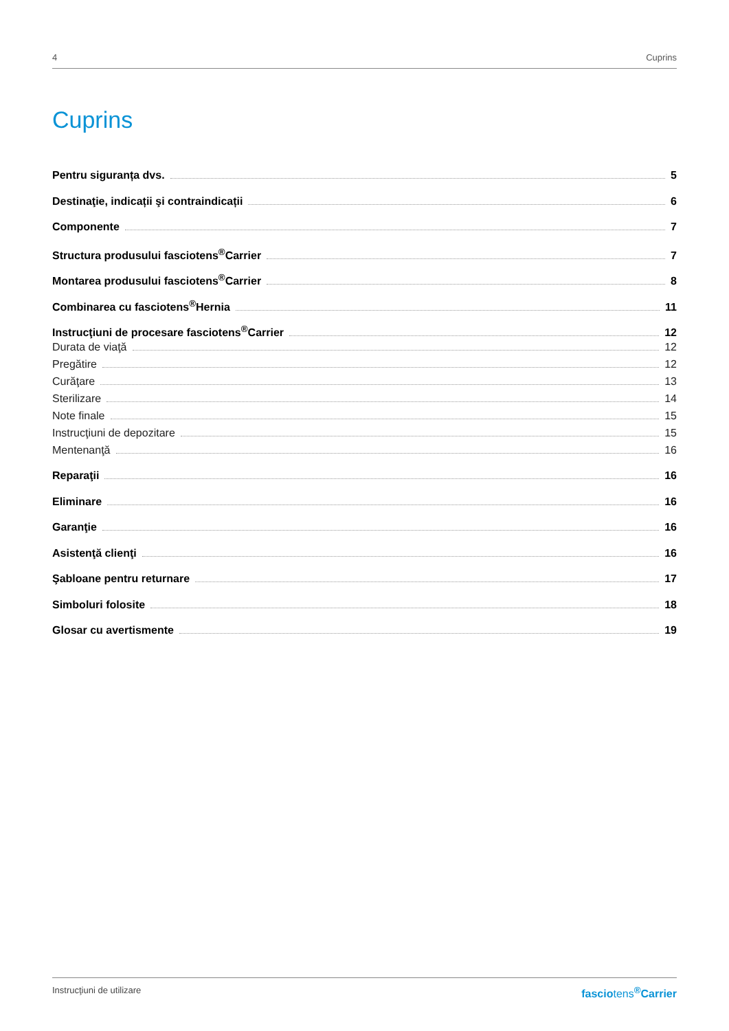4 Cuprins
Cuprins
Pentru siguranța dvs. 5
Destinaţie, indicații şi contraindicații 6
Componente 7
Structura produsului fasciotens<sup>®</sup>Carrier 7
Montarea produsului fasciotens<sup>®</sup>Carrier 8
Combinarea cu fasciotens<sup>®</sup>Hernia 11
Instrucţiuni de procesare fasciotens<sup>®</sup>Carrier 12
Durata de viaţă 12
Pregătire 12
Curăţare 13
Sterilizare 14
Note finale 15
Instrucţiuni de depozitare 15
Mentenanţă 16
Reparaţii 16
Eliminare 16
Garanţie 16
Asistenţă clienţi 16
Şabloane pentru returnare 17
Simboluri folosite 18
Glosar cu avertismente 19
Instrucţiuni de utilizare fasciotens<sup>®</sup>Carrier